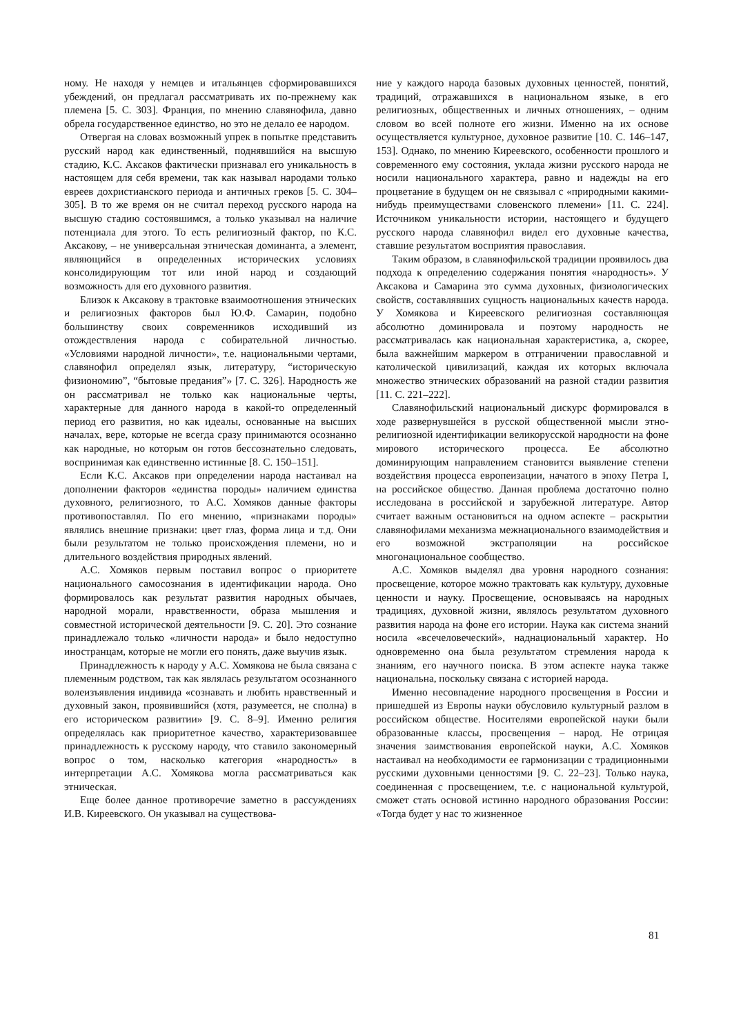ному. Не находя у немцев и итальянцев сформировавшихся убеждений, он предлагал рассматривать их по-прежнему как племена [5. С. 303]. Франция, по мнению славянофила, давно обрела государственное единство, но это не делало ее народом.
Отвергая на словах возможный упрек в попытке представить русский народ как единственный, поднявшийся на высшую стадию, К.С. Аксаков фактически признавал его уникальность в настоящем для себя времени, так как называл народами только евреев дохристианского периода и античных греков [5. С. 304–305]. В то же время он не считал переход русского народа на высшую стадию состоявшимся, а только указывал на наличие потенциала для этого. То есть религиозный фактор, по К.С. Аксакову, – не универсальная этническая доминанта, а элемент, являющийся в определенных исторических условиях консолидирующим тот или иной народ и создающий возможность для его духовного развития.
Близок к Аксакову в трактовке взаимоотношения этнических и религиозных факторов был Ю.Ф. Самарин, подобно большинству своих современников исходивший из отождествления народа с собирательной личностью. «Условиями народной личности», т.е. национальными чертами, славянофил определял язык, литературу, “историческую физиономию”, “бытовые предания”» [7. С. 326]. Народность же он рассматривал не только как национальные черты, характерные для данного народа в какой-то определенный период его развития, но как идеалы, основанные на высших началах, вере, которые не всегда сразу принимаются осознанно как народные, но которым он готов бессознательно следовать, воспринимая как единственно истинные [8. С. 150–151].
Если К.С. Аксаков при определении народа настаивал на дополнении факторов «единства породы» наличием единства духовного, религиозного, то А.С. Хомяков данные факторы противопоставлял. По его мнению, «признаками породы» являлись внешние признаки: цвет глаз, форма лица и т.д. Они были результатом не только происхождения племени, но и длительного воздействия природных явлений.
А.С. Хомяков первым поставил вопрос о приоритете национального самосознания в идентификации народа. Оно формировалось как результат развития народных обычаев, народной морали, нравственности, образа мышления и совместной исторической деятельности [9. С. 20]. Это сознание принадлежало только «личности народа» и было недоступно иностранцам, которые не могли его понять, даже выучив язык.
Принадлежность к народу у А.С. Хомякова не была связана с племенным родством, так как являлась результатом осознанного волеизъявления индивида «сознавать и любить нравственный и духовный закон, проявившийся (хотя, разумеется, не сполна) в его историческом развитии» [9. С. 8–9]. Именно религия определялась как приоритетное качество, характеризовавшее принадлежность к русскому народу, что ставило закономерный вопрос о том, насколько категория «народность» в интерпретации А.С. Хомякова могла рассматриваться как этническая.
Еще более данное противоречие заметно в рассуждениях И.В. Киреевского. Он указывал на существова-
ние у каждого народа базовых духовных ценностей, понятий, традиций, отражавшихся в национальном языке, в его религиозных, общественных и личных отношениях, – одним словом во всей полноте его жизни. Именно на их основе осуществляется культурное, духовное развитие [10. С. 146–147, 153]. Однако, по мнению Киреевского, особенности прошлого и современного ему состояния, уклада жизни русского народа не носили национального характера, равно и надежды на его процветание в будущем он не связывал с «природными какими-нибудь преимуществами словенского племени» [11. С. 224]. Источником уникальности истории, настоящего и будущего русского народа славянофил видел его духовные качества, ставшие результатом восприятия православия.
Таким образом, в славянофильской традиции проявилось два подхода к определению содержания понятия «народность». У Аксакова и Самарина это сумма духовных, физиологических свойств, составлявших сущность национальных качеств народа. У Хомякова и Киреевского религиозная составляющая абсолютно доминировала и поэтому народность не рассматривалась как национальная характеристика, а, скорее, была важнейшим маркером в отграничении православной и католической цивилизаций, каждая их которых включала множество этнических образований на разной стадии развития [11. С. 221–222].
Славянофильский национальный дискурс формировался в ходе развернувшейся в русской общественной мысли этно-религиозной идентификации великорусской народности на фоне мирового исторического процесса. Ее абсолютно доминирующим направлением становится выявление степени воздействия процесса европеизации, начатого в эпоху Петра I, на российское общество. Данная проблема достаточно полно исследована в российской и зарубежной литературе. Автор считает важным остановиться на одном аспекте – раскрытии славянофилами механизма межнационального взаимодействия и его возможной экстраполяции на российское многонациональное сообщество.
А.С. Хомяков выделял два уровня народного сознания: просвещение, которое можно трактовать как культуру, духовные ценности и науку. Просвещение, основываясь на народных традициях, духовной жизни, являлось результатом духовного развития народа на фоне его истории. Наука как система знаний носила «всечеловеческий», наднациональный характер. Но одновременно она была результатом стремления народа к знаниям, его научного поиска. В этом аспекте наука также национальна, поскольку связана с историей народа.
Именно несовпадение народного просвещения в России и пришедшей из Европы науки обусловило культурный разлом в российском обществе. Носителями европейской науки были образованные классы, просвещения – народ. Не отрицая значения заимствования европейской науки, А.С. Хомяков настаивал на необходимости ее гармонизации с традиционными русскими духовными ценностями [9. С. 22–23]. Только наука, соединенная с просвещением, т.е. с национальной культурой, сможет стать основой истинно народного образования России: «Тогда будет у нас то жизненное
81